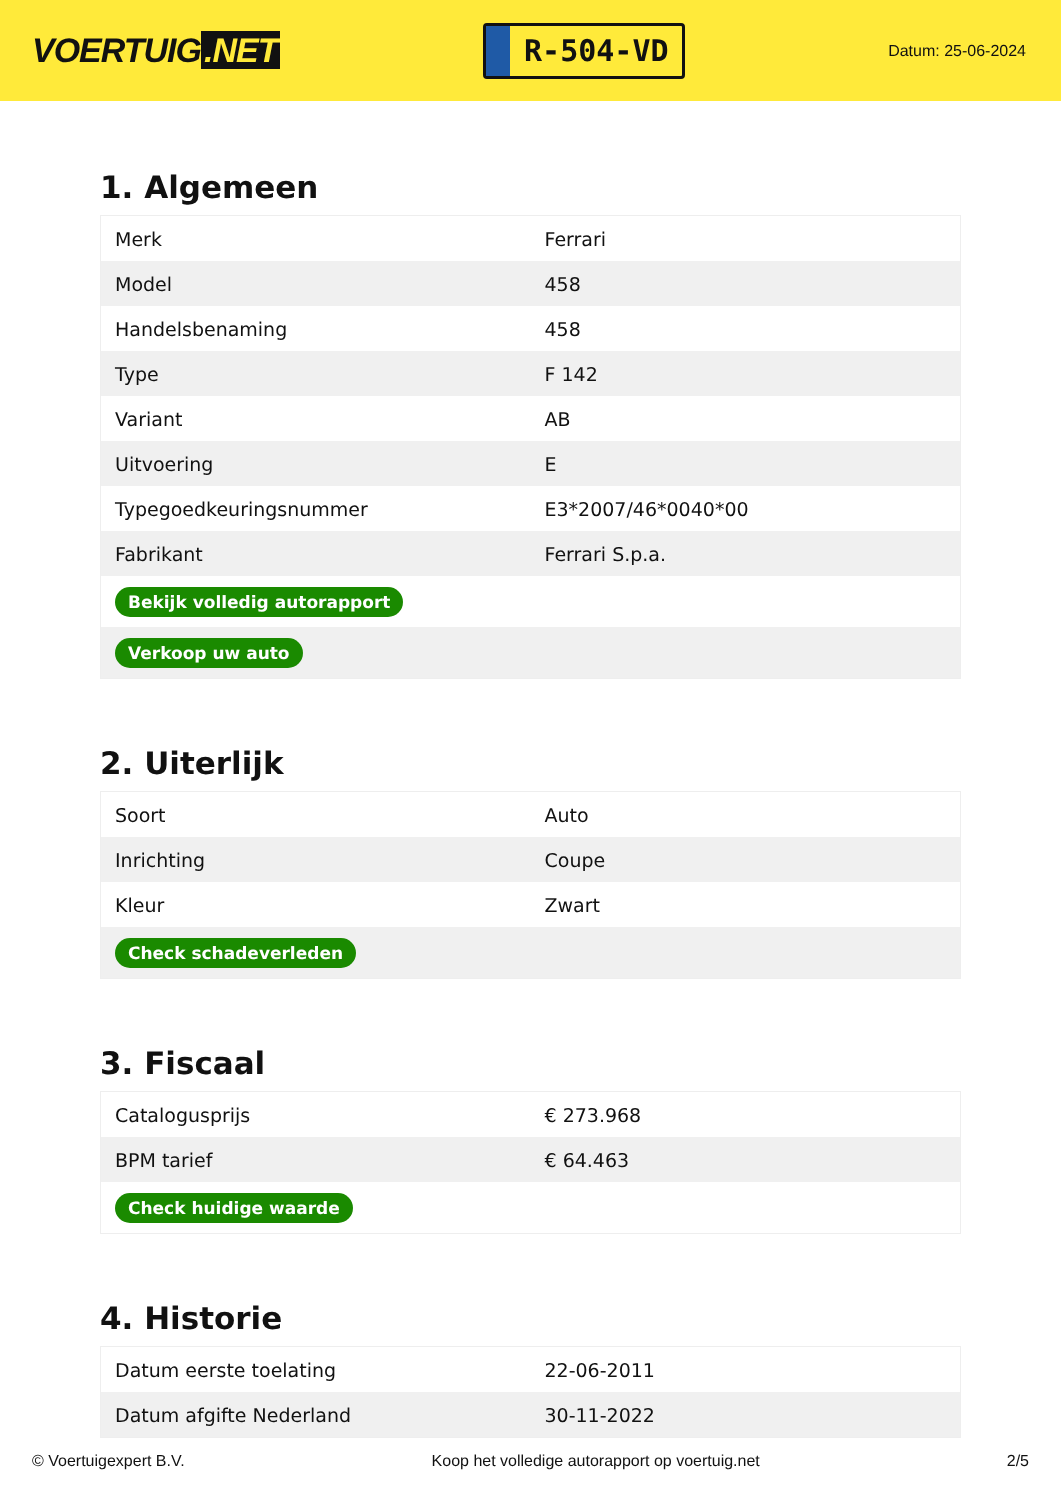VOERTUIG.NET
R-504-VD
Datum: 25-06-2024
1. Algemeen
| Merk | Ferrari |
| Model | 458 |
| Handelsbenaming | 458 |
| Type | F 142 |
| Variant | AB |
| Uitvoering | E |
| Typegoedkeuringsnummer | E3*2007/46*0040*00 |
| Fabrikant | Ferrari S.p.a. |
| Bekijk volledig autorapport | |
| Verkoop uw auto | |
2. Uiterlijk
| Soort | Auto |
| Inrichting | Coupe |
| Kleur | Zwart |
| Check schadeverleden | |
3. Fiscaal
| Catalogusprijs | € 273.968 |
| BPM tarief | € 64.463 |
| Check huidige waarde | |
4. Historie
| Datum eerste toelating | 22-06-2011 |
| Datum afgifte Nederland | 30-11-2022 |
© Voertuigexpert B.V. Koop het volledige autorapport op voertuig.net 2/5